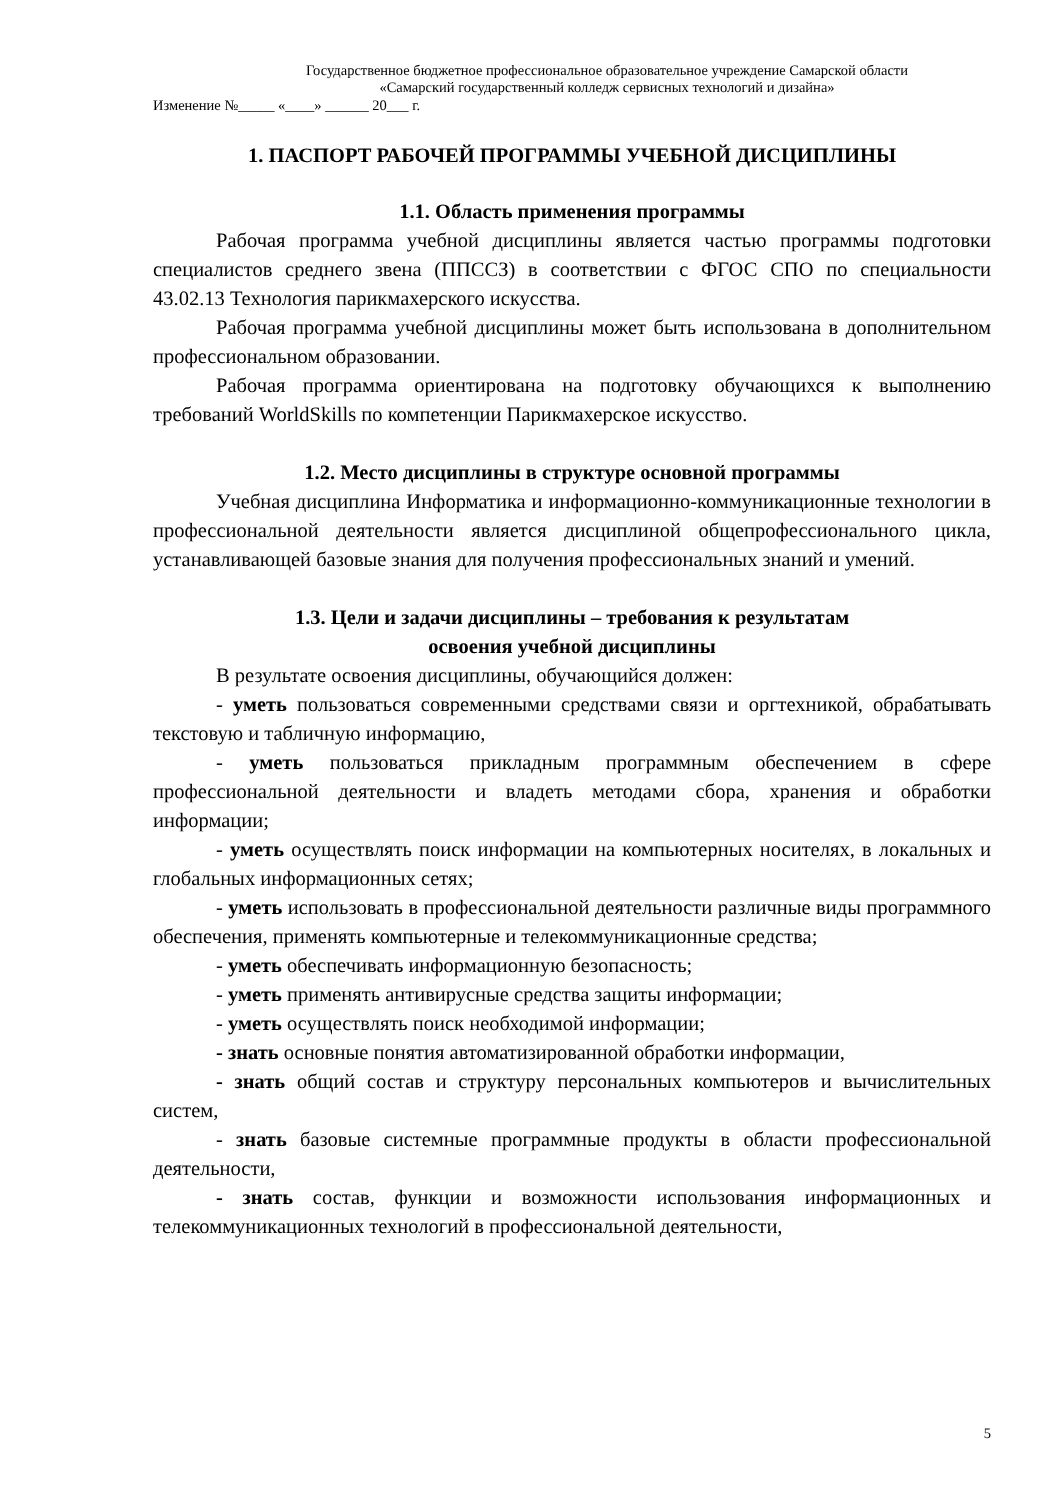Государственное бюджетное профессиональное образовательное учреждение Самарской области
«Самарский государственный колледж сервисных технологий и дизайна»
Изменение №_____ «____» ______ 20___ г.
1. ПАСПОРТ РАБОЧЕЙ ПРОГРАММЫ УЧЕБНОЙ ДИСЦИПЛИНЫ
1.1. Область применения программы
Рабочая программа учебной дисциплины является частью программы подготовки специалистов среднего звена (ППССЗ) в соответствии с ФГОС СПО по специальности 43.02.13 Технология парикмахерского искусства.
Рабочая программа учебной дисциплины может быть использована в дополнительном профессиональном образовании.
Рабочая программа ориентирована на подготовку обучающихся к выполнению требований WorldSkills по компетенции Парикмахерское искусство.
1.2. Место дисциплины в структуре основной программы
Учебная дисциплина Информатика и информационно-коммуникационные технологии в профессиональной деятельности является дисциплиной общепрофессионального цикла, устанавливающей базовые знания для получения профессиональных знаний и умений.
1.3. Цели и задачи дисциплины – требования к результатам
освоения учебной дисциплины
В результате освоения дисциплины, обучающийся должен:
- уметь пользоваться современными средствами связи и оргтехникой, обрабатывать текстовую и табличную информацию,
- уметь пользоваться прикладным программным обеспечением в сфере профессиональной деятельности и владеть методами сбора, хранения и обработки информации;
- уметь осуществлять поиск информации на компьютерных носителях, в локальных и глобальных информационных сетях;
- уметь использовать в профессиональной деятельности различные виды программного обеспечения, применять компьютерные и телекоммуникационные средства;
- уметь обеспечивать информационную безопасность;
- уметь применять антивирусные средства защиты информации;
- уметь осуществлять поиск необходимой информации;
- знать основные понятия автоматизированной обработки информации,
- знать общий состав и структуру персональных компьютеров и вычислительных систем,
- знать базовые системные программные продукты в области профессиональной деятельности,
- знать состав, функции и возможности использования информационных и телекоммуникационных технологий в профессиональной деятельности,
5